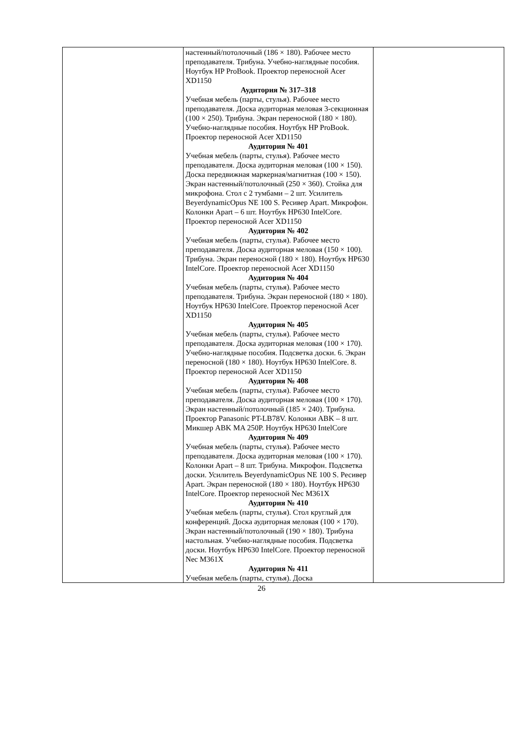| | настенный/потолочный (186 × 180). Рабочее место преподавателя. Трибуна. Учебно-наглядные пособия. Ноутбук HP ProBook. Проектор переносной Acer XD1150 Аудитория № 317–318 Учебная мебель (парты, стулья). Рабочее место преподавателя. Доска аудиторная меловая 3-секционная (100 × 250). Трибуна. Экран переносной (180 × 180). Учебно-наглядные пособия. Ноутбук HP ProBook. Проектор переносной Acer XD1150 Аудитория № 401 Учебная мебель (парты, стулья). Рабочее место преподавателя. Доска аудиторная меловая (100 × 150). Доска передвижная маркерная/магнитная (100 × 150). Экран настенный/потолочный (250 × 360). Стойка для микрофона. Стол с 2 тумбами – 2 шт. Усилитель BeyerdynamicOpus NE 100 S. Ресивер Apart. Микрофон. Колонки Apart – 6 шт. Ноутбук HP630 IntelCore. Проектор переносной Acer XD1150 Аудитория № 402 Учебная мебель (парты, стулья). Рабочее место преподавателя. Доска аудиторная меловая (150 × 100). Трибуна. Экран переносной (180 × 180). Ноутбук HP630 IntelCore. Проектор переносной Acer XD1150 Аудитория № 404 Учебная мебель (парты, стулья). Рабочее место преподавателя. Трибуна. Экран переносной (180 × 180). Ноутбук HP630 IntelCore. Проектор переносной Acer XD1150 Аудитория № 405 Учебная мебель (парты, стулья). Рабочее место преподавателя. Доска аудиторная меловая (100 × 170). Учебно-наглядные пособия. Подсветка доски. 6. Экран переносной (180 × 180). Ноутбук HP630 IntelCore. 8. Проектор переносной Acer XD1150 Аудитория № 408 Учебная мебель (парты, стулья). Рабочее место преподавателя. Доска аудиторная меловая (100 × 170). Экран настенный/потолочный (185 × 240). Трибуна. Проектор Panasonic PT-LB78V. Колонки ABK – 8 шт. Микшер ABK MA 250P. Ноутбук HP630 IntelCore Аудитория № 409 Учебная мебель (парты, стулья). Рабочее место преподавателя. Доска аудиторная меловая (100 × 170). Колонки Apart – 8 шт. Трибуна. Микрофон. Подсветка доски. Усилитель BeyerdynamicOpus NE 100 S. Ресивер Apart. Экран переносной (180 × 180). Ноутбук HP630 IntelCore. Проектор переносной Nec M361X Аудитория № 410 Учебная мебель (парты, стулья). Стол круглый для конференций. Доска аудиторная меловая (100 × 170). Экран настенный/потолочный (190 × 180). Трибуна настольная. Учебно-наглядные пособия. Подсветка доски. Ноутбук HP630 IntelCore. Проектор переносной Nec M361X Аудитория № 411 Учебная мебель (парты, стулья). Доска | |
26